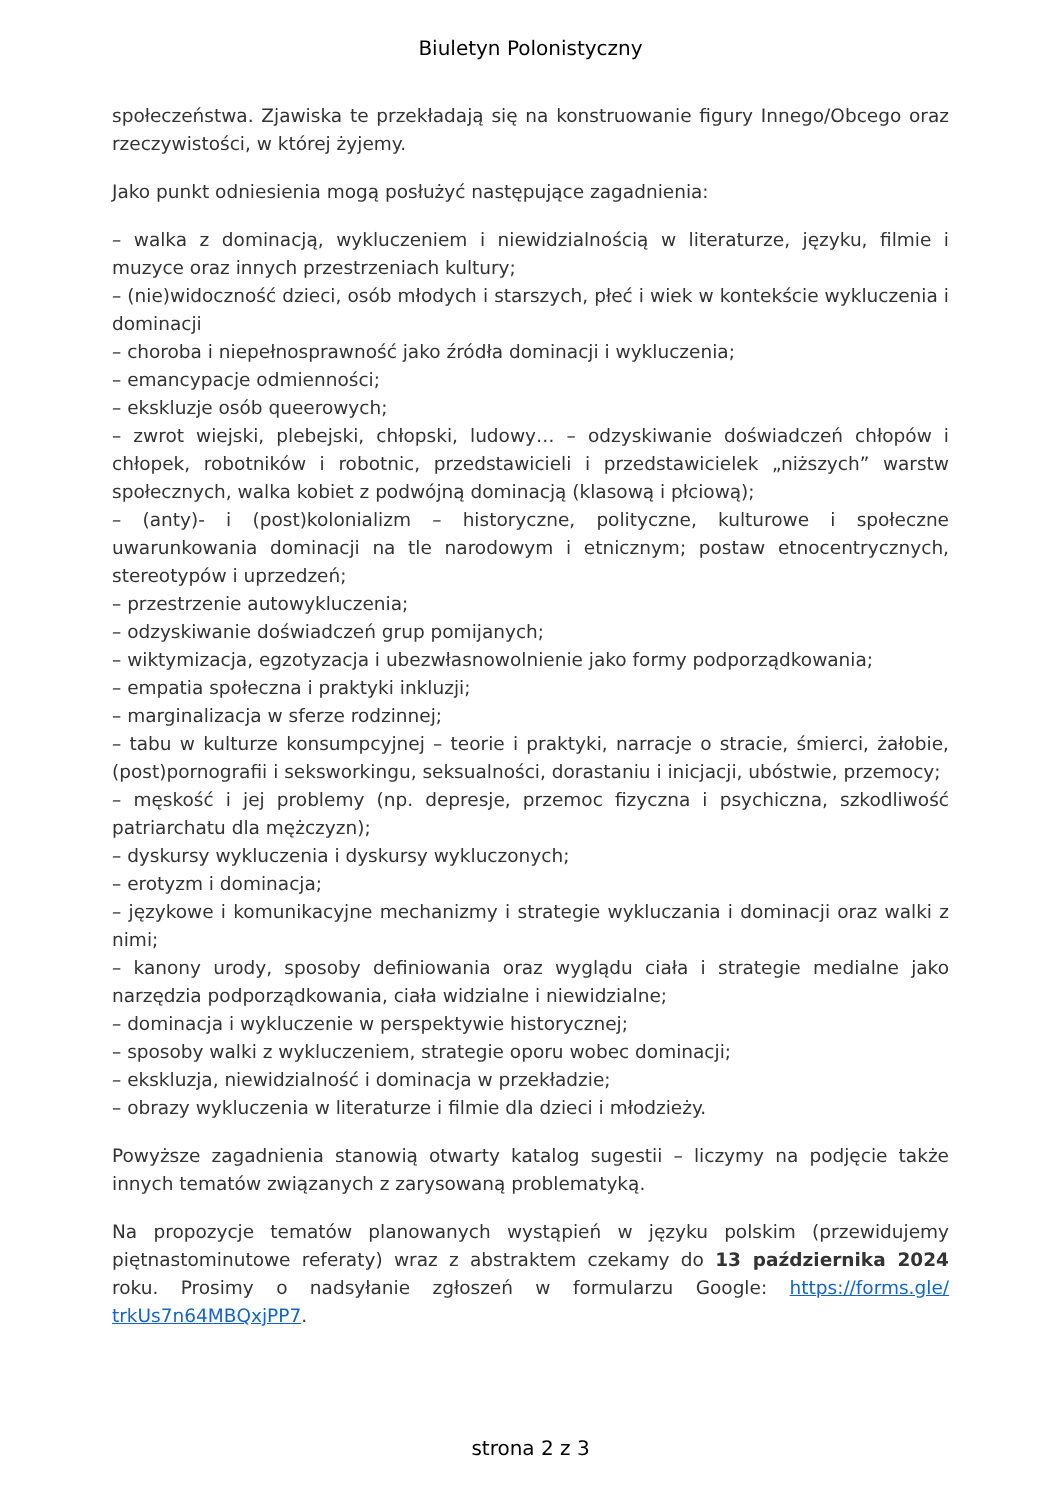Biuletyn Polonistyczny
społeczeństwa. Zjawiska te przekładają się na konstruowanie figury Innego/Obcego oraz rzeczywistości, w której żyjemy.
Jako punkt odniesienia mogą posłużyć następujące zagadnienia:
– walka z dominacją, wykluczeniem i niewidzialnością w literaturze, języku, filmie i muzyce oraz innych przestrzeniach kultury;
– (nie)widoczność dzieci, osób młodych i starszych, płeć i wiek w kontekście wykluczenia i dominacji
– choroba i niepełnosprawność jako źródła dominacji i wykluczenia;
– emancypacje odmienności;
– ekskluzje osób queerowych;
– zwrot wiejski, plebejski, chłopski, ludowy… – odzyskiwanie doświadczeń chłopów i chłopek, robotników i robotnic, przedstawicieli i przedstawicielek „niższych” warstw społecznych, walka kobiet z podwójną dominacją (klasową i płciową);
– (anty)- i (post)kolonializm – historyczne, polityczne, kulturowe i społeczne uwarunkowania dominacji na tle narodowym i etnicznym; postaw etnocentrycznych, stereotypów i uprzedzeń;
– przestrzenie autowykluczenia;
– odzyskiwanie doświadczeń grup pomijanych;
– wiktymizacja, egzotyzacja i ubezwłasnowolnienie jako formy podporządkowania;
– empatia społeczna i praktyki inkluzji;
– marginalizacja w sferze rodzinnej;
– tabu w kulturze konsumpcyjnej – teorie i praktyki, narracje o stracie, śmierci, żałobie, (post)pornografii i seksworkingu, seksualności, dorastaniu i inicjacji, ubóstwie, przemocy;
– męskość i jej problemy (np. depresje, przemoc fizyczna i psychiczna, szkodliwość patriarchatu dla mężczyzn);
– dyskursy wykluczenia i dyskursy wykluczonych;
– erotyzm i dominacja;
– językowe i komunikacyjne mechanizmy i strategie wykluczania i dominacji oraz walki z nimi;
– kanony urody, sposoby definiowania oraz wyglądu ciała i strategie medialne jako narzędzia podporządkowania, ciała widzialne i niewidzialne;
– dominacja i wykluczenie w perspektywie historycznej;
– sposoby walki z wykluczeniem, strategie oporu wobec dominacji;
– ekskluzja, niewidzialność i dominacja w przekładzie;
– obrazy wykluczenia w literaturze i filmie dla dzieci i młodzieży.
Powyższe zagadnienia stanowią otwarty katalog sugestii – liczymy na podjęcie także innych tematów związanych z zarysowaną problematyką.
Na propozycje tematów planowanych wystąpień w języku polskim (przewidujemy piętnastominutowe referaty) wraz z abstraktem czekamy do 13 października 2024 roku. Prosimy o nadsyłanie zgłoszeń w formularzu Google: https://forms.gle/ trkUs7n64MBQxjPP7.
strona 2 z 3